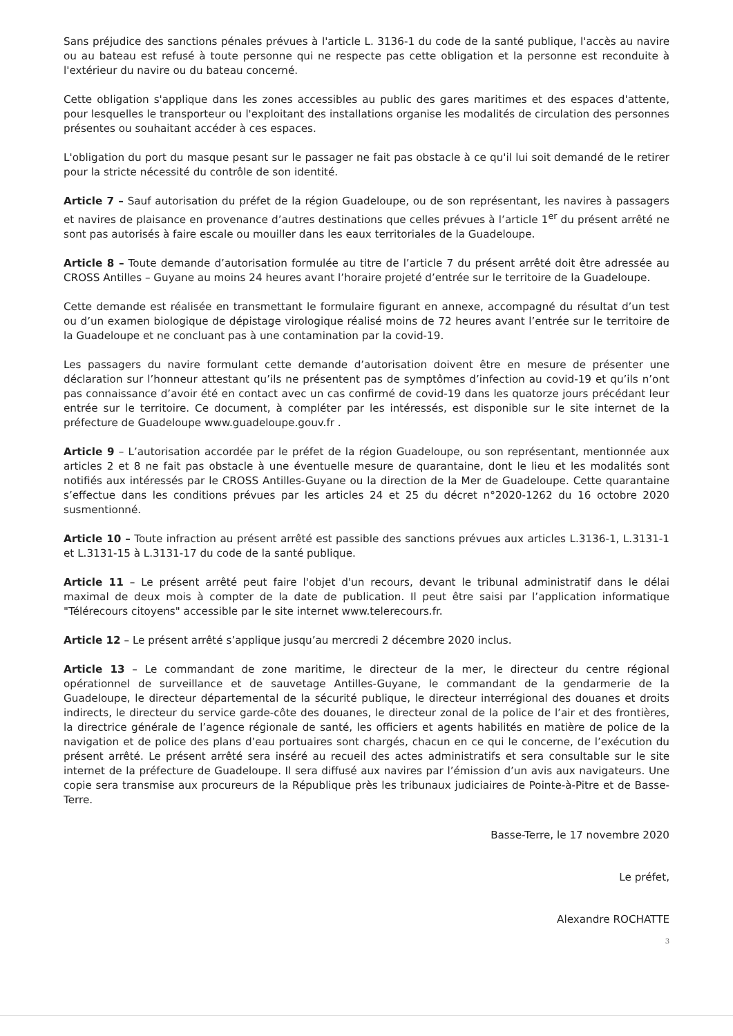Sans préjudice des sanctions pénales prévues à l'article L. 3136-1 du code de la santé publique, l'accès au navire ou au bateau est refusé à toute personne qui ne respecte pas cette obligation et la personne est reconduite à l'extérieur du navire ou du bateau concerné.
Cette obligation s'applique dans les zones accessibles au public des gares maritimes et des espaces d'attente, pour lesquelles le transporteur ou l'exploitant des installations organise les modalités de circulation des personnes présentes ou souhaitant accéder à ces espaces.
L'obligation du port du masque pesant sur le passager ne fait pas obstacle à ce qu'il lui soit demandé de le retirer pour la stricte nécessité du contrôle de son identité.
Article 7 – Sauf autorisation du préfet de la région Guadeloupe, ou de son représentant, les navires à passagers et navires de plaisance en provenance d’autres destinations que celles prévues à l’article 1<sup>er</sup> du présent arrêté ne sont pas autorisés à faire escale ou mouiller dans les eaux territoriales de la Guadeloupe.
Article 8 – Toute demande d’autorisation formulée au titre de l’article 7 du présent arrêté doit être adressée au CROSS Antilles – Guyane au moins 24 heures avant l’horaire projeté d’entrée sur le territoire de la Guadeloupe.
Cette demande est réalisée en transmettant le formulaire figurant en annexe, accompagné du résultat d’un test ou d’un examen biologique de dépistage virologique réalisé moins de 72 heures avant l’entrée sur le territoire de la Guadeloupe et ne concluant pas à une contamination par la covid-19.
Les passagers du navire formulant cette demande d’autorisation doivent être en mesure de présenter une déclaration sur l’honneur attestant qu’ils ne présentent pas de symptômes d’infection au covid-19 et qu’ils n’ont pas connaissance d’avoir été en contact avec un cas confirmé de covid-19 dans les quatorze jours précédant leur entrée sur le territoire. Ce document, à compléter par les intéressés, est disponible sur le site internet de la préfecture de Guadeloupe www.guadeloupe.gouv.fr .
Article 9 – L’autorisation accordée par le préfet de la région Guadeloupe, ou son représentant, mentionnée aux articles 2 et 8 ne fait pas obstacle à une éventuelle mesure de quarantaine, dont le lieu et les modalités sont notifiés aux intéressés par le CROSS Antilles-Guyane ou la direction de la Mer de Guadeloupe. Cette quarantaine s’effectue dans les conditions prévues par les articles 24 et 25 du décret n°2020-1262 du 16 octobre 2020 susmentionné.
Article 10 – Toute infraction au présent arrêté est passible des sanctions prévues aux articles L.3136-1, L.3131-1 et L.3131-15 à L.3131-17 du code de la santé publique.
Article 11 – Le présent arrêté peut faire l'objet d'un recours, devant le tribunal administratif dans le délai maximal de deux mois à compter de la date de publication. Il peut être saisi par l’application informatique "Télérecours citoyens" accessible par le site internet www.telerecours.fr.
Article 12 – Le présent arrêté s’applique jusqu’au mercredi 2 décembre 2020 inclus.
Article 13 – Le commandant de zone maritime, le directeur de la mer, le directeur du centre régional opérationnel de surveillance et de sauvetage Antilles-Guyane, le commandant de la gendarmerie de la Guadeloupe, le directeur départemental de la sécurité publique, le directeur interrégional des douanes et droits indirects, le directeur du service garde-côte des douanes, le directeur zonal de la police de l’air et des frontières, la directrice générale de l’agence régionale de santé, les officiers et agents habilités en matière de police de la navigation et de police des plans d’eau portuaires sont chargés, chacun en ce qui le concerne, de l’exécution du présent arrêté. Le présent arrêté sera inséré au recueil des actes administratifs et sera consultable sur le site internet de la préfecture de Guadeloupe. Il sera diffusé aux navires par l’émission d’un avis aux navigateurs. Une copie sera transmise aux procureurs de la République près les tribunaux judiciaires de Pointe-à-Pitre et de Basse-Terre.
Basse-Terre, le 17 novembre 2020
Le préfet,
Alexandre ROCHATTE
3